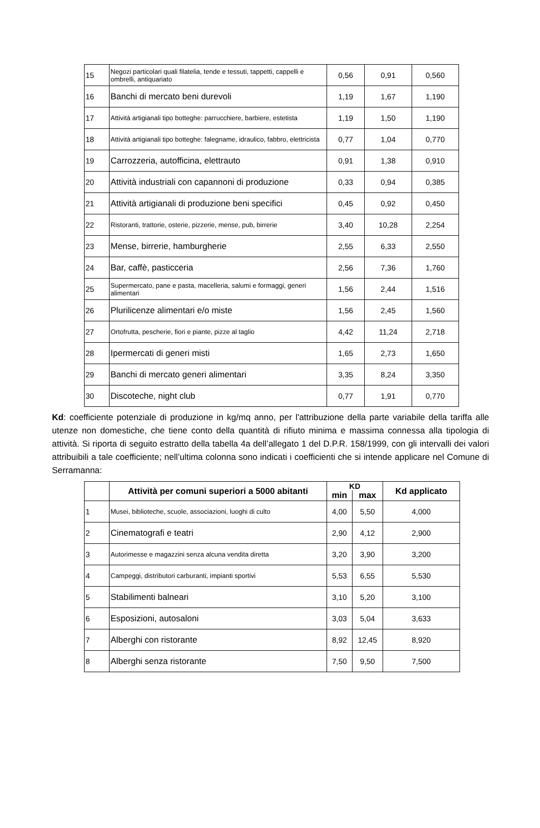| 15 | Negozi particolari quali filatelia, tende e tessuti, tappetti, cappelli e ombrelli, antiquariato | 0,56 | 0,91 | 0,560 |
| 16 | Banchi di mercato beni durevoli | 1,19 | 1,67 | 1,190 |
| 17 | Attività artigianali tipo botteghe: parrucchiere, barbiere, estetista | 1,19 | 1,50 | 1,190 |
| 18 | Attività artigianali tipo botteghe: falegname, idraulico, fabbro, elettricista | 0,77 | 1,04 | 0,770 |
| 19 | Carrozzeria, autofficina, elettrauto | 0,91 | 1,38 | 0,910 |
| 20 | Attività industriali con capannoni di produzione | 0,33 | 0,94 | 0,385 |
| 21 | Attività artigianali di produzione beni specifici | 0,45 | 0,92 | 0,450 |
| 22 | Ristoranti, trattorie, osterie, pizzerie, mense, pub, birrerie | 3,40 | 10,28 | 2,254 |
| 23 | Mense, birrerie, hamburgherie | 2,55 | 6,33 | 2,550 |
| 24 | Bar, caffè, pasticceria | 2,56 | 7,36 | 1,760 |
| 25 | Supermercato, pane e pasta, macelleria, salumi e formaggi, generi alimentari | 1,56 | 2,44 | 1,516 |
| 26 | Plurilicenze alimentari e/o miste | 1,56 | 2,45 | 1,560 |
| 27 | Ortofrutta, pescherie, fiori e piante, pizze al taglio | 4,42 | 11,24 | 2,718 |
| 28 | Ipermercati di generi misti | 1,65 | 2,73 | 1,650 |
| 29 | Banchi di mercato generi alimentari | 3,35 | 8,24 | 3,350 |
| 30 | Discoteche, night club | 0,77 | 1,91 | 0,770 |
Kd: coefficiente potenziale di produzione in kg/mq anno, per l'attribuzione della parte variabile della tariffa alle utenze non domestiche, che tiene conto della quantità di rifiuto minima e massima connessa alla tipologia di attività. Si riporta di seguito estratto della tabella 4a dell’allegato 1 del D.P.R. 158/1999, con gli intervalli dei valori attribuibili a tale coefficiente; nell’ultima colonna sono indicati i coefficienti che si intende applicare nel Comune di Serramanna:
| | Attività per comuni superiori a 5000 abitanti | KD | | Kd applicato |
| --- | --- | --- | --- | --- |
| | | min | max | |
| 1 | Musei, biblioteche, scuole, associazioni, luoghi di culto | 4,00 | 5,50 | 4,000 |
| 2 | Cinematografi e teatri | 2,90 | 4,12 | 2,900 |
| 3 | Autorimesse e magazzini senza alcuna vendita diretta | 3,20 | 3,90 | 3,200 |
| 4 | Campeggi, distributori carburanti, impianti sportivi | 5,53 | 6,55 | 5,530 |
| 5 | Stabilimenti balneari | 3,10 | 5,20 | 3,100 |
| 6 | Esposizioni, autosaloni | 3,03 | 5,04 | 3,633 |
| 7 | Alberghi con ristorante | 8,92 | 12,45 | 8,920 |
| 8 | Alberghi senza ristorante | 7,50 | 9,50 | 7,500 |